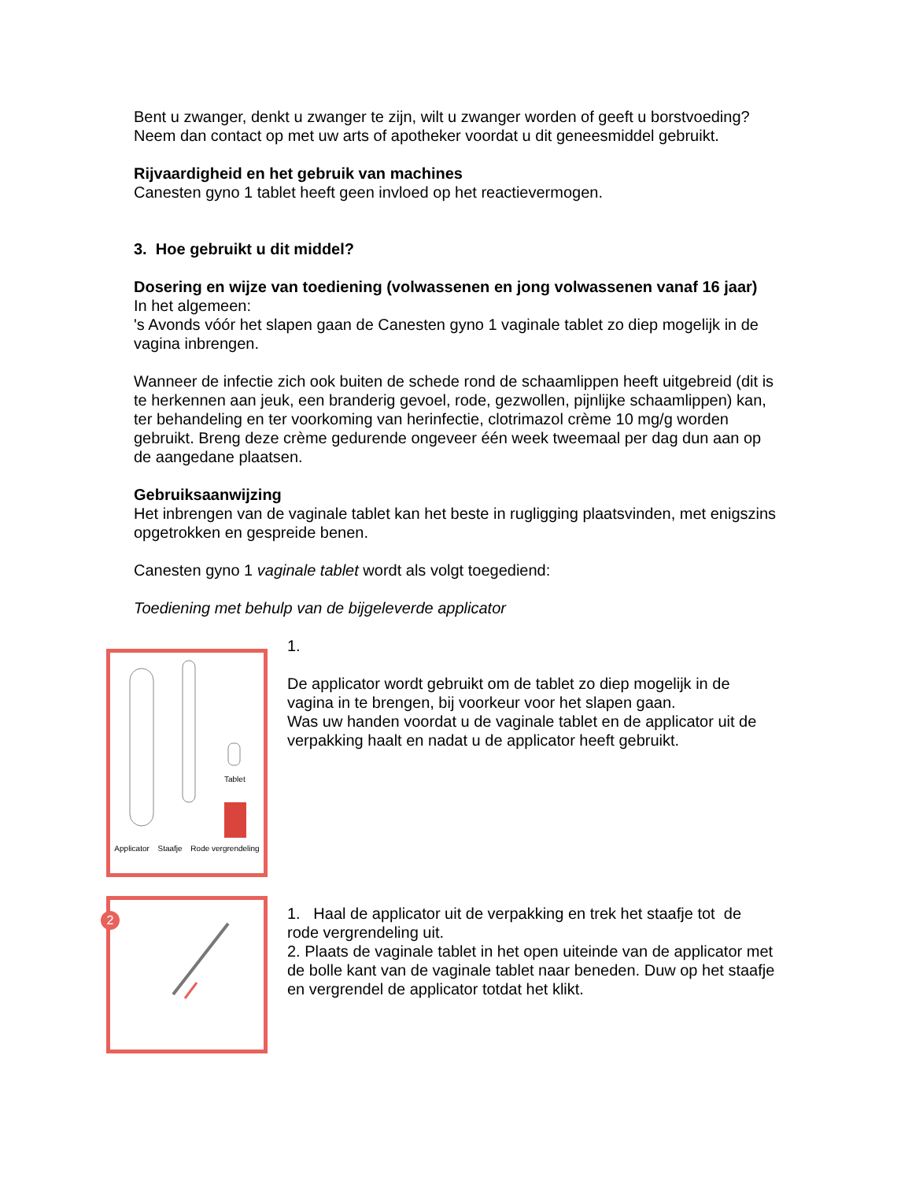Bent u zwanger, denkt u zwanger te zijn, wilt u zwanger worden of geeft u borstvoeding? Neem dan contact op met uw arts of apotheker voordat u dit geneesmiddel gebruikt.
Rijvaardigheid en het gebruik van machines
Canesten gyno 1 tablet heeft geen invloed op het reactievermogen.
3. Hoe gebruikt u dit middel?
Dosering en wijze van toediening (volwassenen en jong volwassenen vanaf 16 jaar)
In het algemeen:
's Avonds vóór het slapen gaan de Canesten gyno 1 vaginale tablet zo diep mogelijk in de vagina inbrengen.
Wanneer de infectie zich ook buiten de schede rond de schaamlippen heeft uitgebreid (dit is te herkennen aan jeuk, een branderig gevoel, rode, gezwollen, pijnlijke schaamlippen) kan, ter behandeling en ter voorkoming van herinfectie, clotrimazol crème 10 mg/g worden gebruikt. Breng deze crème gedurende ongeveer één week tweemaal per dag dun aan op de aangedane plaatsen.
Gebruiksaanwijzing
Het inbrengen van de vaginale tablet kan het beste in rugligging plaatsvinden, met enigszins opgetrokken en gespreide benen.
Canesten gyno 1 vaginale tablet wordt als volgt toegediend:
Toediening met behulp van de bijgeleverde applicator
Applicator Staafje Rode vergrendeling
Tablet
1.
De applicator wordt gebruikt om de tablet zo diep mogelijk in de vagina in te brengen, bij voorkeur voor het slapen gaan.
Was uw handen voordat u de vaginale tablet en de applicator uit de verpakking haalt en nadat u de applicator heeft gebruikt.
2
1. Haal de applicator uit de verpakking en trek het staafje tot de rode vergrendeling uit.
2. Plaats de vaginale tablet in het open uiteinde van de applicator met de bolle kant van de vaginale tablet naar beneden. Duw op het staafje en vergrendel de applicator totdat het klikt.